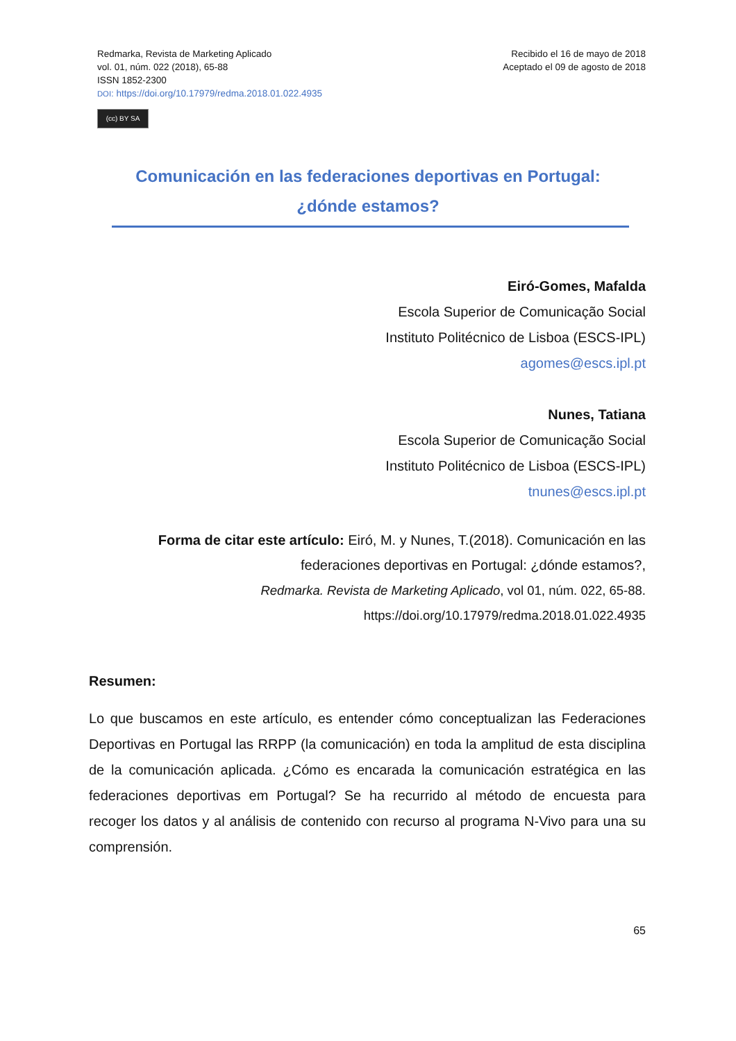Redmarka, Revista de Marketing Aplicado
vol. 01, núm. 022 (2018), 65-88
ISSN 1852-2300
DOI: https://doi.org/10.17979/redma.2018.01.022.4935
(cc) BY SA
Recibido el 16 de mayo de 2018
Aceptado el 09 de agosto de 2018
Comunicación en las federaciones deportivas en Portugal:
¿dónde estamos?
Eiró-Gomes, Mafalda
Escola Superior de Comunicação Social
Instituto Politécnico de Lisboa (ESCS-IPL)
agomes@escs.ipl.pt
Nunes, Tatiana
Escola Superior de Comunicação Social
Instituto Politécnico de Lisboa (ESCS-IPL)
tnunes@escs.ipl.pt
Forma de citar este artículo: Eiró, M. y Nunes, T.(2018). Comunicación en las federaciones deportivas en Portugal: ¿dónde estamos?,
Redmarka. Revista de Marketing Aplicado, vol 01, núm. 022, 65-88.
https://doi.org/10.17979/redma.2018.01.022.4935
Resumen:
Lo que buscamos en este artículo, es entender cómo conceptualizan las Federaciones Deportivas en Portugal las RRPP (la comunicación) en toda la amplitud de esta disciplina de la comunicación aplicada. ¿Cómo es encarada la comunicación estratégica en las federaciones deportivas em Portugal? Se ha recurrido al método de encuesta para recoger los datos y al análisis de contenido con recurso al programa N-Vivo para una su comprensión.
65